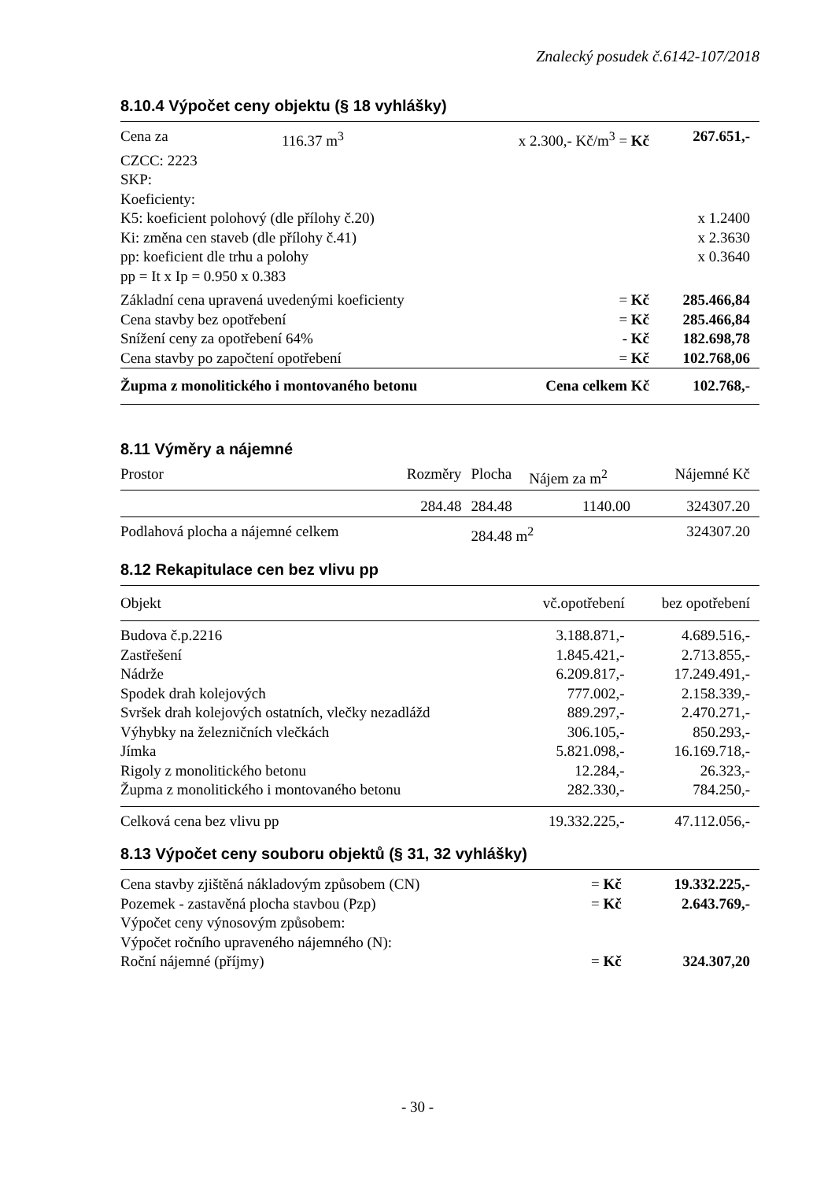Znalecký posudek č.6142-107/2018
8.10.4 Výpočet ceny objektu (§ 18 vyhlášky)
| Cena za | 116.37 m<sup>3</sup> | x 2.300,- Kč/m<sup>3</sup> = Kč | | 267.651,- |
| CZCC: 2223 | | | | |
| SKP: | | | | |
| Koeficienty: | | | | |
| K5: koeficient polohový (dle přílohy č.20) | | | | x 1.2400 |
| Ki: změna cen staveb (dle přílohy č.41) | | | | x 2.3630 |
| pp: koeficient dle trhu a polohy | | | | x 0.3640 |
| pp = It x Ip = 0.950 x 0.383 | | | | |
| Základní cena upravená uvedenými koeficienty | | | = Kč | 285.466,84 |
| Cena stavby bez opotřebení | | | = Kč | 285.466,84 |
| Snížení ceny za opotřebení 64% | | | - Kč | 182.698,78 |
| Cena stavby po započtení opotřebení | | | = Kč | 102.768,06 |
| Župma z monolitického i montovaného betonu | | | Cena celkem Kč | 102.768,- |
8.11 Výměry a nájemné
| Prostor | Rozměry | Plocha | Nájem za m<sup>2</sup> | Nájemné Kč |
| | 284.48 | 284.48 | 1140.00 | 324307.20 |
| Podlahová plocha a nájemné celkem | | 284.48 m<sup>2</sup> | | 324307.20 |
8.12 Rekapitulace cen bez vlivu pp
| Objekt | vč.opotřebení | bez opotřebení |
| Budova č.p.2216 | 3.188.871,- | 4.689.516,- |
| Zastřešení | 1.845.421,- | 2.713.855,- |
| Nádrže | 6.209.817,- | 17.249.491,- |
| Spodek drah kolejových | 777.002,- | 2.158.339,- |
| Svršek drah kolejových ostatních, vlečky nezadlážd | 889.297,- | 2.470.271,- |
| Výhybky na železničních vlečkách | 306.105,- | 850.293,- |
| Jímka | 5.821.098,- | 16.169.718,- |
| Rigoly z monolitického betonu | 12.284,- | 26.323,- |
| Župma z monolitického i montovaného betonu | 282.330,- | 784.250,- |
| Celková cena bez vlivu pp | 19.332.225,- | 47.112.056,- |
8.13 Výpočet ceny souboru objektů (§ 31, 32 vyhlášky)
| Cena stavby zjištěná nákladovým způsobem (CN) | = Kč | 19.332.225,- |
| Pozemek - zastavěná plocha stavbou (Pzp) | = Kč | 2.643.769,- |
| Výpočet ceny výnosovým způsobem: | | |
| Výpočet ročního upraveného nájemného (N): | | |
| Roční nájemné (příjmy) | = Kč | 324.307,20 |
- 30 -